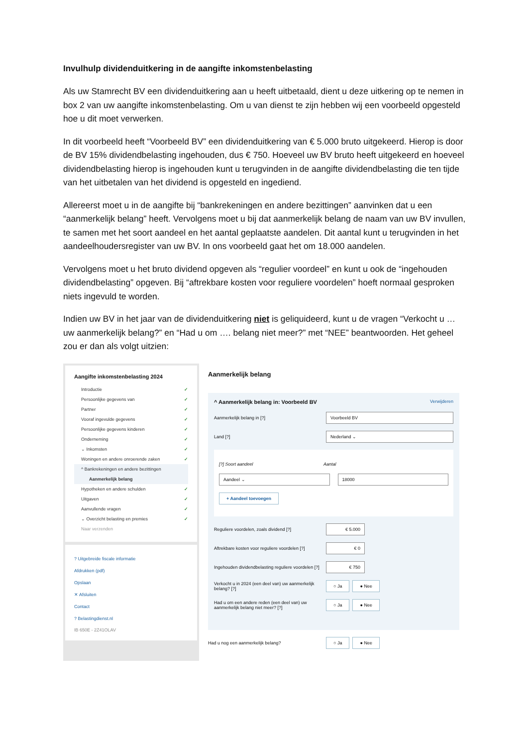Invulhulp dividenduitkering in de aangifte inkomstenbelasting
Als uw Stamrecht BV een dividenduitkering aan u heeft uitbetaald, dient u deze uitkering op te nemen in box 2 van uw aangifte inkomstenbelasting. Om u van dienst te zijn hebben wij een voorbeeld opgesteld hoe u dit moet verwerken.
In dit voorbeeld heeft “Voorbeeld BV” een dividenduitkering van € 5.000 bruto uitgekeerd. Hierop is door de BV 15% dividendbelasting ingehouden, dus € 750. Hoeveel uw BV bruto heeft uitgekeerd en hoeveel dividendbelasting hierop is ingehouden kunt u terugvinden in de aangifte dividendbelasting die ten tijde van het uitbetalen van het dividend is opgesteld en ingediend.
Allereerst moet u in de aangifte bij “bankrekeningen en andere bezittingen” aanvinken dat u een “aanmerkelijk belang” heeft. Vervolgens moet u bij dat aanmerkelijk belang de naam van uw BV invullen, te samen met het soort aandeel en het aantal geplaatste aandelen. Dit aantal kunt u terugvinden in het aandeelhoudersregister van uw BV. In ons voorbeeld gaat het om 18.000 aandelen.
Vervolgens moet u het bruto dividend opgeven als “regulier voordeel” en kunt u ook de “ingehouden dividendbelasting” opgeven. Bij “aftrekbare kosten voor reguliere voordelen” hoeft normaal gesproken niets ingevuld te worden.
Indien uw BV in het jaar van de dividenduitkering niet is geliquideerd, kunt u de vragen “Verkocht u … uw aanmerkelijk belang?” en “Had u om …. belang niet meer?” met “NEE” beantwoorden. Het geheel zou er dan als volgt uitzien:
Aangifte inkomstenbelasting 2024
Introductie ✓
Persoonlijke gegevens van ✓
Partner ✓
Vooraf ingevulde gegevens ✓
Persoonlijke gegevens kinderen ✓
Onderneming ✓
⌄ Inkomsten ✓
Woningen en andere onroerende zaken ✓
^ Bankrekeningen en andere bezittingen
Aanmerkelijk belang
Hypotheken en andere schulden ✓
Uitgaven ✓
Aanvullende vragen ✓
⌄ Overzicht belasting en premies ✓
Naar verzenden
? Uitgebreide fiscale informatie
Afdrukken (pdf)
Opslaan
✕ Afsluiten
Contact
? Belastingdienst.nl
IB 650E - 2Z41OLAV
Aanmerkelijk belang
^ Aanmerkelijk belang in: Voorbeeld BV Verwijderen
Aanmerkelijk belang in [?] Voorbeeld BV
Land [?] Nederland ⌄
[?] Soort aandeel Aantal
Aandeel ⌄ 18000
+ Aandeel toevoegen
Reguliere voordelen, zoals dividend [?] € 5.000
Aftrekbare kosten voor reguliere voordelen [?] € 0
Ingehouden dividendbelasting reguliere voordelen [?] € 750
Verkocht u in 2024 (een deel van) uw aanmerkelijk belang? [?] ○ Ja ● Nee
Had u om een andere reden (een deel van) uw aanmerkelijk belang niet meer? [?] ○ Ja ● Nee
Had u nog een aanmerkelijk belang? ○ Ja ● Nee